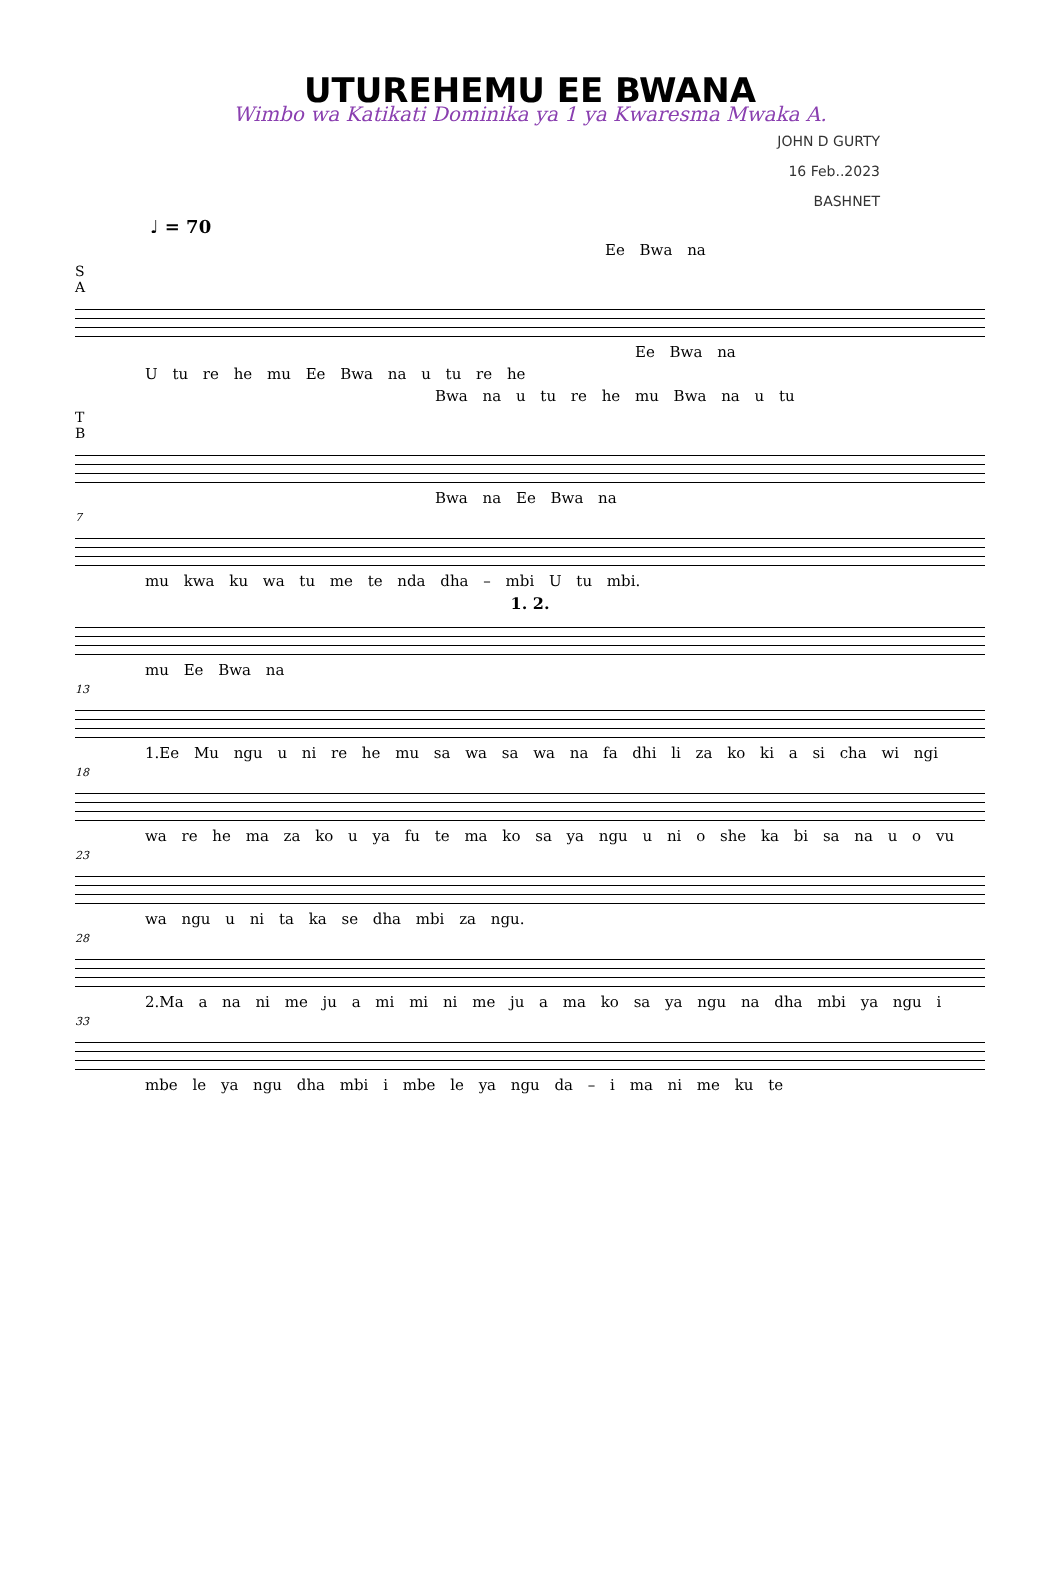UTUREHEMU EE BWANA
Wimbo wa Katikati Dominika ya 1 ya Kwaresma Mwaka A.
JOHN D GURTY
16 Feb..2023
BASHNET
♩ = 70
Ee Bwa na
S
A
Ee Bwa na
U tu re he mu Ee Bwa na u tu re he
Bwa na u tu re he mu Bwa na u tu
T
B
Bwa na Ee Bwa na
7
mu kwa ku wa tu me te nda dha – mbi U tu mbi.
1. 2.
mu Ee Bwa na
13
1.Ee Mu ngu u ni re he mu sa wa sa wa na fa dhi li za ko ki a si cha wi ngi
18
wa re he ma za ko u ya fu te ma ko sa ya ngu u ni o she ka bi sa na u o vu
23
wa ngu u ni ta ka se dha mbi za ngu.
28
2.Ma a na ni me ju a mi mi ni me ju a ma ko sa ya ngu na dha mbi ya ngu i
33
mbe le ya ngu dha mbi i mbe le ya ngu da – i ma ni me ku te